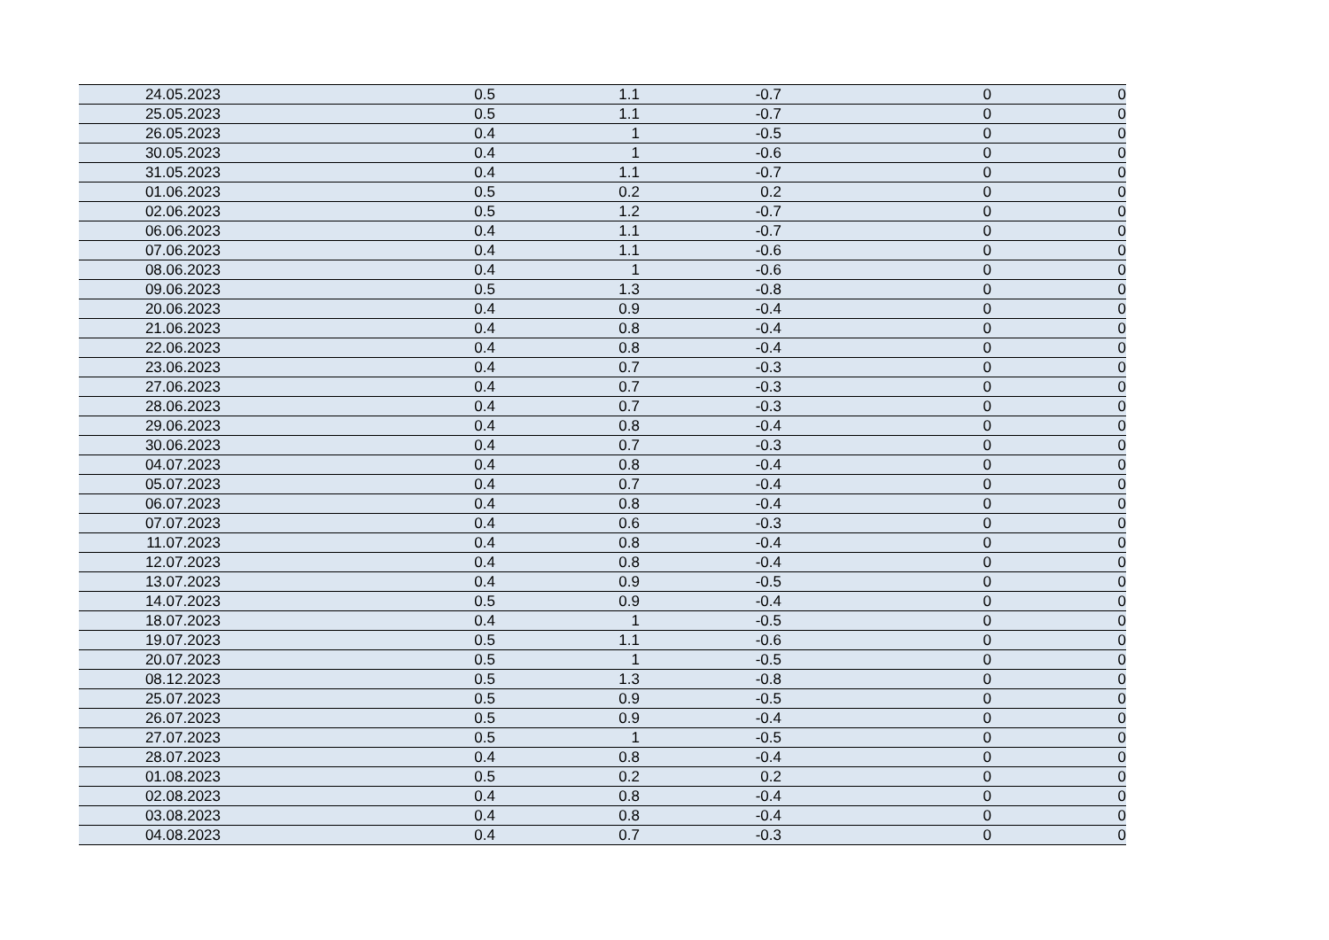| 24.05.2023 | 0.5 | 1.1 | -0.7 | 0 | 0 |
| 25.05.2023 | 0.5 | 1.1 | -0.7 | 0 | 0 |
| 26.05.2023 | 0.4 | 1 | -0.5 | 0 | 0 |
| 30.05.2023 | 0.4 | 1 | -0.6 | 0 | 0 |
| 31.05.2023 | 0.4 | 1.1 | -0.7 | 0 | 0 |
| 01.06.2023 | 0.5 | 0.2 | 0.2 | 0 | 0 |
| 02.06.2023 | 0.5 | 1.2 | -0.7 | 0 | 0 |
| 06.06.2023 | 0.4 | 1.1 | -0.7 | 0 | 0 |
| 07.06.2023 | 0.4 | 1.1 | -0.6 | 0 | 0 |
| 08.06.2023 | 0.4 | 1 | -0.6 | 0 | 0 |
| 09.06.2023 | 0.5 | 1.3 | -0.8 | 0 | 0 |
| 20.06.2023 | 0.4 | 0.9 | -0.4 | 0 | 0 |
| 21.06.2023 | 0.4 | 0.8 | -0.4 | 0 | 0 |
| 22.06.2023 | 0.4 | 0.8 | -0.4 | 0 | 0 |
| 23.06.2023 | 0.4 | 0.7 | -0.3 | 0 | 0 |
| 27.06.2023 | 0.4 | 0.7 | -0.3 | 0 | 0 |
| 28.06.2023 | 0.4 | 0.7 | -0.3 | 0 | 0 |
| 29.06.2023 | 0.4 | 0.8 | -0.4 | 0 | 0 |
| 30.06.2023 | 0.4 | 0.7 | -0.3 | 0 | 0 |
| 04.07.2023 | 0.4 | 0.8 | -0.4 | 0 | 0 |
| 05.07.2023 | 0.4 | 0.7 | -0.4 | 0 | 0 |
| 06.07.2023 | 0.4 | 0.8 | -0.4 | 0 | 0 |
| 07.07.2023 | 0.4 | 0.6 | -0.3 | 0 | 0 |
| 11.07.2023 | 0.4 | 0.8 | -0.4 | 0 | 0 |
| 12.07.2023 | 0.4 | 0.8 | -0.4 | 0 | 0 |
| 13.07.2023 | 0.4 | 0.9 | -0.5 | 0 | 0 |
| 14.07.2023 | 0.5 | 0.9 | -0.4 | 0 | 0 |
| 18.07.2023 | 0.4 | 1 | -0.5 | 0 | 0 |
| 19.07.2023 | 0.5 | 1.1 | -0.6 | 0 | 0 |
| 20.07.2023 | 0.5 | 1 | -0.5 | 0 | 0 |
| 08.12.2023 | 0.5 | 1.3 | -0.8 | 0 | 0 |
| 25.07.2023 | 0.5 | 0.9 | -0.5 | 0 | 0 |
| 26.07.2023 | 0.5 | 0.9 | -0.4 | 0 | 0 |
| 27.07.2023 | 0.5 | 1 | -0.5 | 0 | 0 |
| 28.07.2023 | 0.4 | 0.8 | -0.4 | 0 | 0 |
| 01.08.2023 | 0.5 | 0.2 | 0.2 | 0 | 0 |
| 02.08.2023 | 0.4 | 0.8 | -0.4 | 0 | 0 |
| 03.08.2023 | 0.4 | 0.8 | -0.4 | 0 | 0 |
| 04.08.2023 | 0.4 | 0.7 | -0.3 | 0 | 0 |